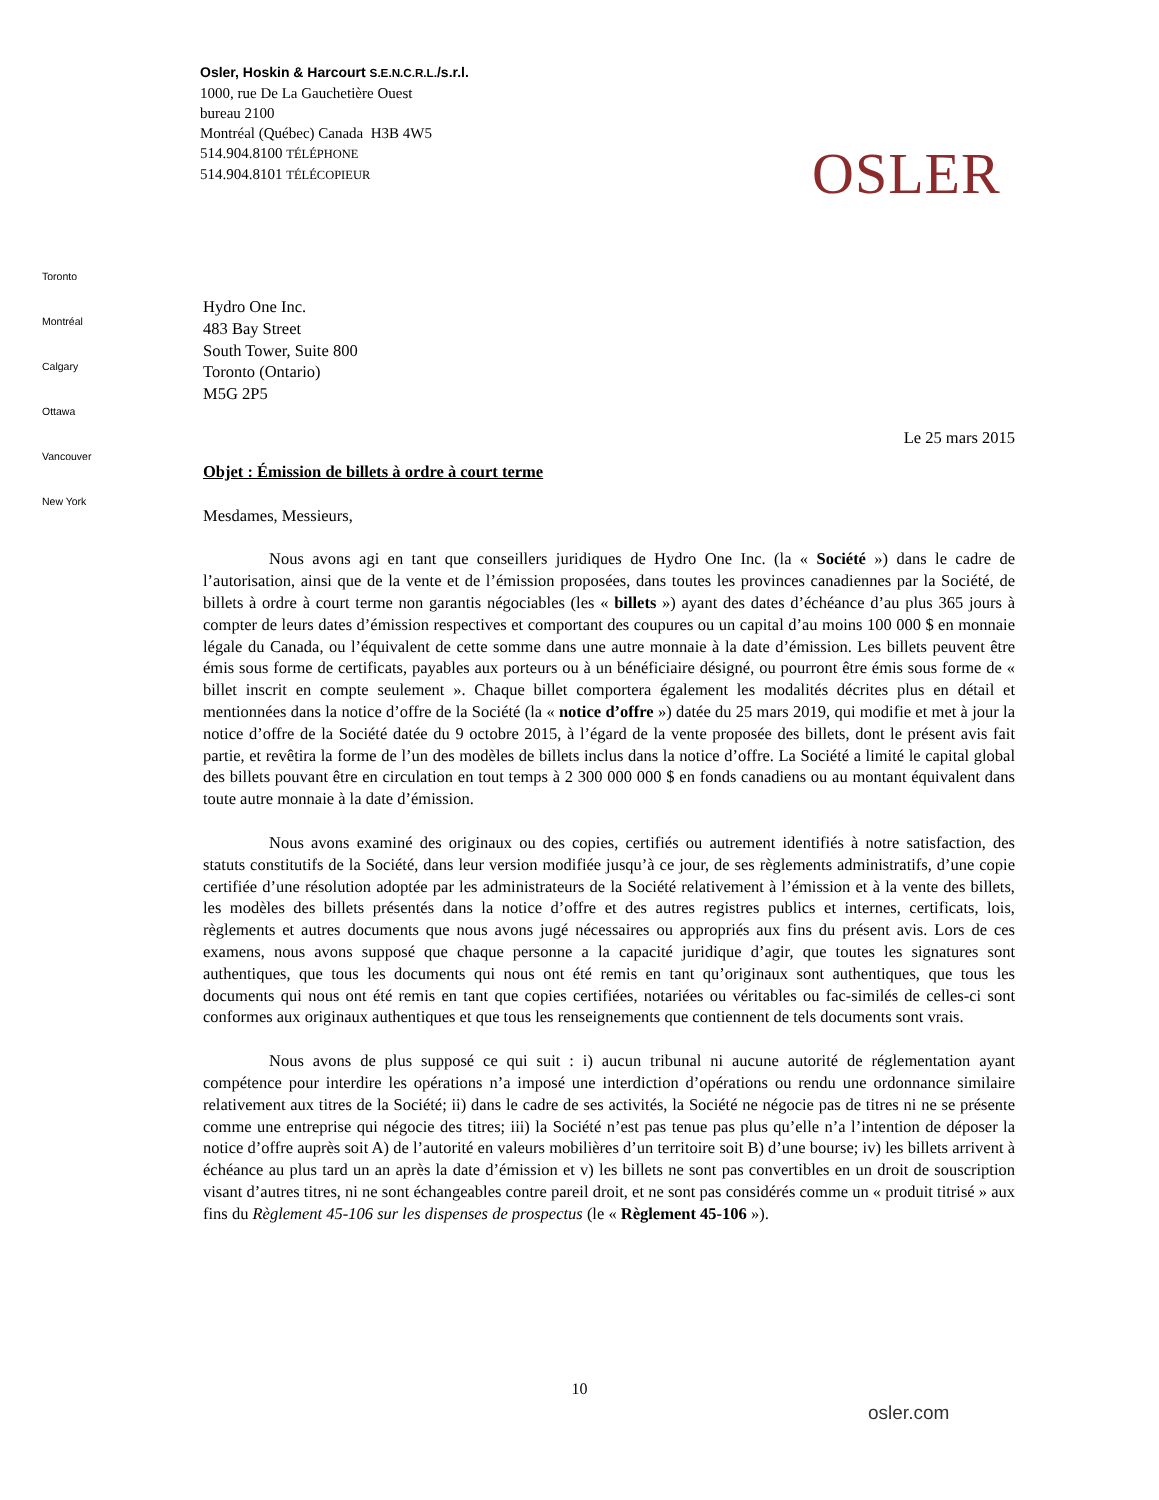Osler, Hoskin & Harcourt S.E.N.C.R.L./s.r.l.
1000, rue De La Gauchetière Ouest
bureau 2100
Montréal (Québec) Canada H3B 4W5
514.904.8100 TÉLÉPHONE
514.904.8101 TÉLÉCOPIEUR
OSLER
Toronto
Montréal
Calgary
Ottawa
Vancouver
New York
Hydro One Inc.
483 Bay Street
South Tower, Suite 800
Toronto (Ontario)
M5G 2P5
Le 25 mars 2015
Objet : Émission de billets à ordre à court terme
Mesdames, Messieurs,
Nous avons agi en tant que conseillers juridiques de Hydro One Inc. (la « Société ») dans le cadre de l’autorisation, ainsi que de la vente et de l’émission proposées, dans toutes les provinces canadiennes par la Société, de billets à ordre à court terme non garantis négociables (les « billets ») ayant des dates d’échéance d’au plus 365 jours à compter de leurs dates d’émission respectives et comportant des coupures ou un capital d’au moins 100 000 $ en monnaie légale du Canada, ou l’équivalent de cette somme dans une autre monnaie à la date d’émission. Les billets peuvent être émis sous forme de certificats, payables aux porteurs ou à un bénéficiaire désigné, ou pourront être émis sous forme de « billet inscrit en compte seulement ». Chaque billet comportera également les modalités décrites plus en détail et mentionnées dans la notice d’offre de la Société (la « notice d’offre ») datée du 25 mars 2019, qui modifie et met à jour la notice d’offre de la Société datée du 9 octobre 2015, à l’égard de la vente proposée des billets, dont le présent avis fait partie, et revêtira la forme de l’un des modèles de billets inclus dans la notice d’offre. La Société a limité le capital global des billets pouvant être en circulation en tout temps à 2 300 000 000 $ en fonds canadiens ou au montant équivalent dans toute autre monnaie à la date d’émission.
Nous avons examiné des originaux ou des copies, certifiés ou autrement identifiés à notre satisfaction, des statuts constitutifs de la Société, dans leur version modifiée jusqu’à ce jour, de ses règlements administratifs, d’une copie certifiée d’une résolution adoptée par les administrateurs de la Société relativement à l’émission et à la vente des billets, les modèles des billets présentés dans la notice d’offre et des autres registres publics et internes, certificats, lois, règlements et autres documents que nous avons jugé nécessaires ou appropriés aux fins du présent avis. Lors de ces examens, nous avons supposé que chaque personne a la capacité juridique d’agir, que toutes les signatures sont authentiques, que tous les documents qui nous ont été remis en tant qu’originaux sont authentiques, que tous les documents qui nous ont été remis en tant que copies certifiées, notariées ou véritables ou fac-similés de celles-ci sont conformes aux originaux authentiques et que tous les renseignements que contiennent de tels documents sont vrais.
Nous avons de plus supposé ce qui suit : i) aucun tribunal ni aucune autorité de réglementation ayant compétence pour interdire les opérations n’a imposé une interdiction d’opérations ou rendu une ordonnance similaire relativement aux titres de la Société; ii) dans le cadre de ses activités, la Société ne négocie pas de titres ni ne se présente comme une entreprise qui négocie des titres; iii) la Société n’est pas tenue pas plus qu’elle n’a l’intention de déposer la notice d’offre auprès soit A) de l’autorité en valeurs mobilières d’un territoire soit B) d’une bourse; iv) les billets arrivent à échéance au plus tard un an après la date d’émission et v) les billets ne sont pas convertibles en un droit de souscription visant d’autres titres, ni ne sont échangeables contre pareil droit, et ne sont pas considérés comme un « produit titrisé » aux fins du Règlement 45-106 sur les dispenses de prospectus (le « Règlement 45-106 »).
10
osler.com